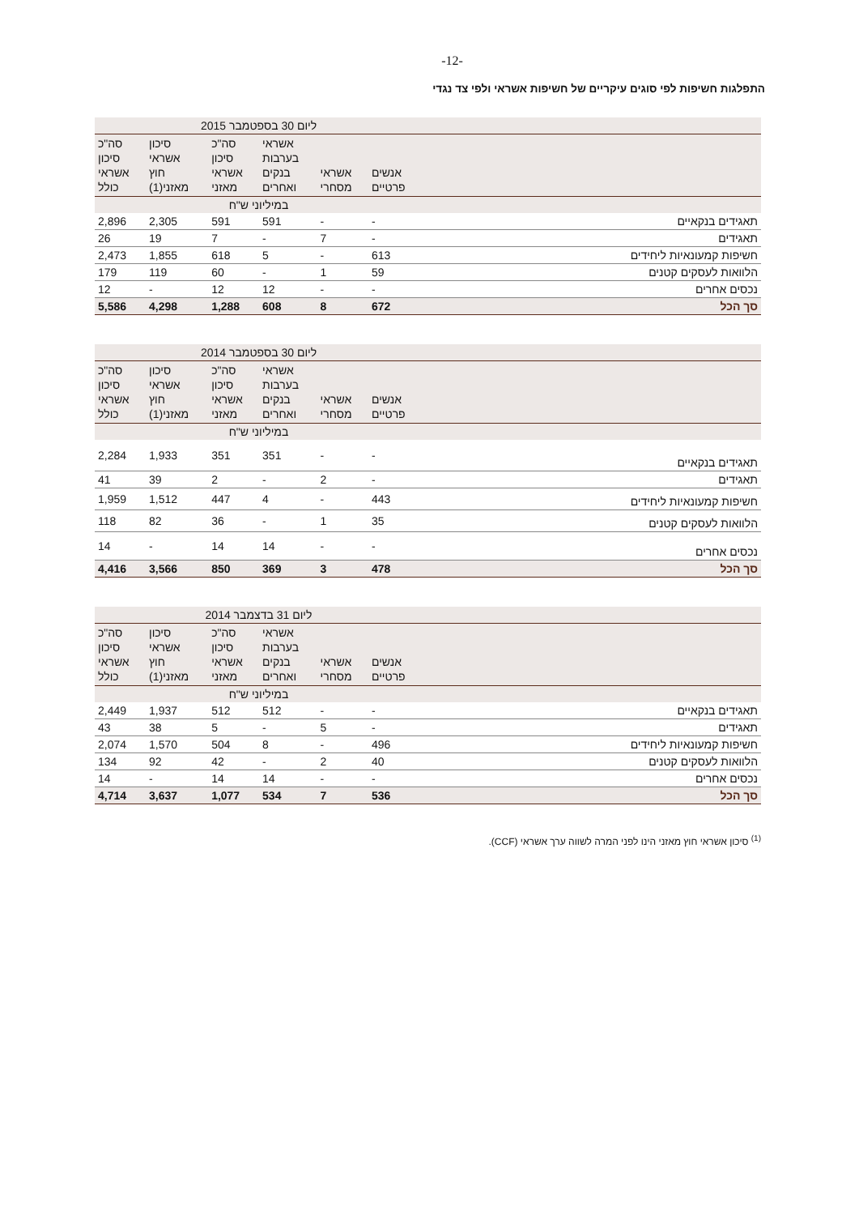-12-
התפלגות חשיפות לפי סוגים עיקריים של חשיפות אשראי ולפי צד נגדי
| | ליום 30 בספטמבר 2015 | | | | | |
| --- | --- | --- | --- | --- | --- | --- |
| | אנשים פרטיים | אשראי מסחרי | אשראי בערבות בנקים ואחרים | סה"כ סיכון אשראי מאזני | סיכון אשראי חוץ מאזני(1) | סה"כ סיכון אשראי כולל |
| | במיליוני ש"ח | | | | | |
| תאגידים בנקאיים | - | - | 591 | 591 | 2,305 | 2,896 |
| תאגידים | - | 7 | - | 7 | 19 | 26 |
| חשיפות קמעונאיות ליחידים | 613 | - | 5 | 618 | 1,855 | 2,473 |
| הלוואות לעסקים קטנים | 59 | 1 | - | 60 | 119 | 179 |
| נכסים אחרים | - | - | 12 | 12 | - | 12 |
| סך הכל | 672 | 8 | 608 | 1,288 | 4,298 | 5,586 |
| | ליום 30 בספטמבר 2014 | | | | | |
| --- | --- | --- | --- | --- | --- | --- |
| | אנשים פרטיים | אשראי מסחרי | אשראי בערבות בנקים ואחרים | סה"כ סיכון אשראי מאזני | סיכון אשראי חוץ מאזני(1) | סה"כ סיכון אשראי כולל |
| | במיליוני ש"ח | | | | | |
| תאגידים בנקאיים | - | - | 351 | 351 | 1,933 | 2,284 |
| תאגידים | - | 2 | - | 2 | 39 | 41 |
| חשיפות קמעונאיות ליחידים | 443 | - | 4 | 447 | 1,512 | 1,959 |
| הלוואות לעסקים קטנים | 35 | 1 | - | 36 | 82 | 118 |
| נכסים אחרים | - | - | 14 | 14 | - | 14 |
| סך הכל | 478 | 3 | 369 | 850 | 3,566 | 4,416 |
| | ליום 31 בדצמבר 2014 | | | | | |
| --- | --- | --- | --- | --- | --- | --- |
| | אנשים פרטיים | אשראי מסחרי | אשראי בערבות בנקים ואחרים | סה"כ סיכון אשראי מאזני | סיכון אשראי חוץ מאזני(1) | סה"כ סיכון אשראי כולל |
| | במיליוני ש"ח | | | | | |
| תאגידים בנקאיים | - | - | 512 | 512 | 1,937 | 2,449 |
| תאגידים | - | 5 | - | 5 | 38 | 43 |
| חשיפות קמעונאיות ליחידים | 496 | - | 8 | 504 | 1,570 | 2,074 |
| הלוואות לעסקים קטנים | 40 | 2 | - | 42 | 92 | 134 |
| נכסים אחרים | - | - | 14 | 14 | - | 14 |
| סך הכל | 536 | 7 | 534 | 1,077 | 3,637 | 4,714 |
<sup>(1)</sup> סיכון אשראי חוץ מאזני הינו לפני המרה לשווה ערך אשראי (CCF).